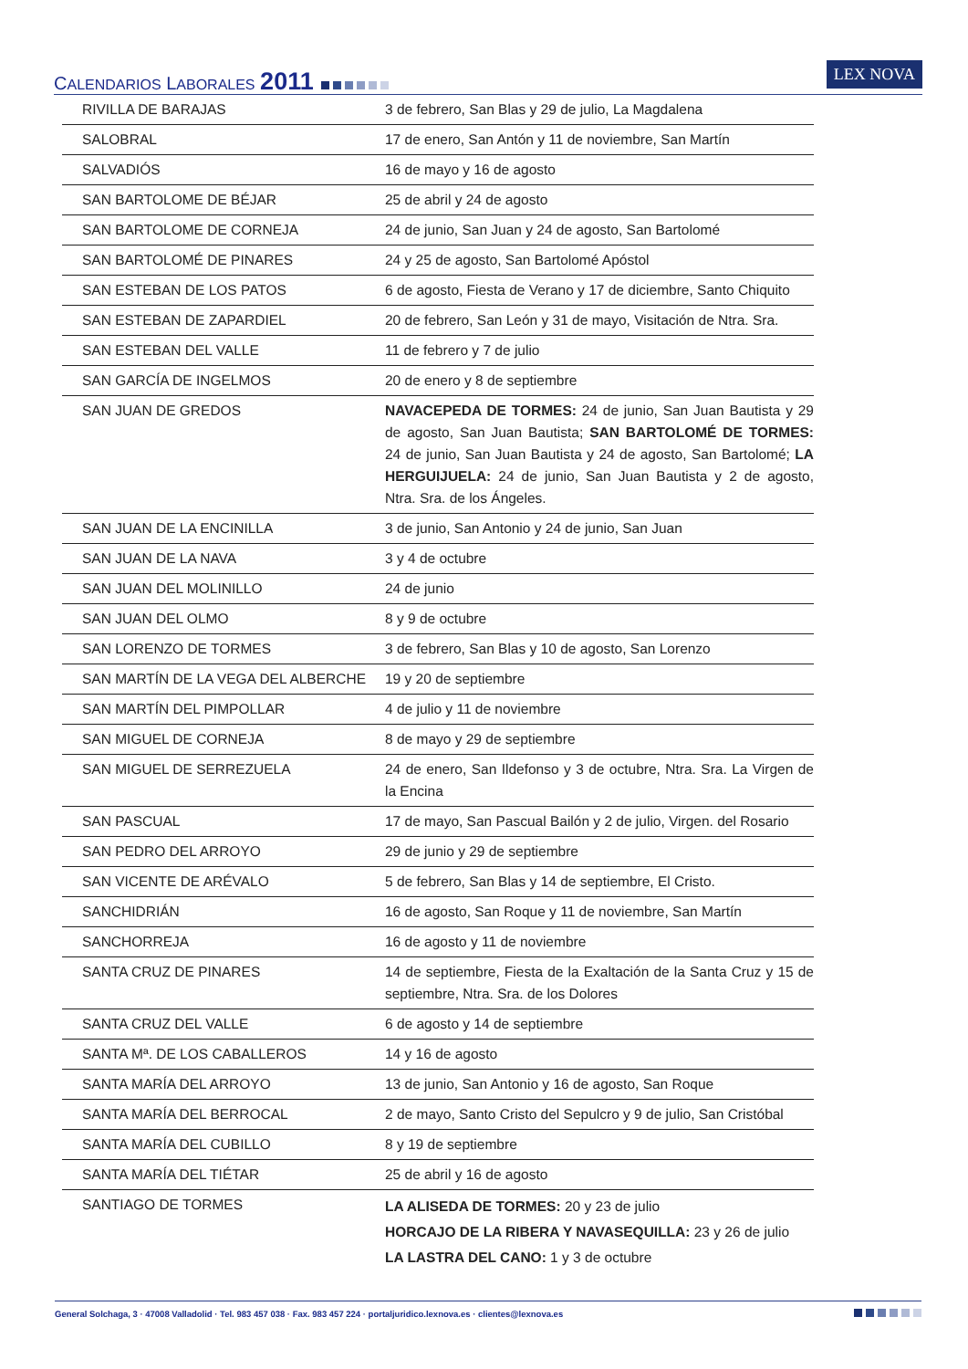CALENDARIOS LABORALES 2011
LEX NOVA
| RIVILLA DE BARAJAS | 3 de febrero, San Blas y 29 de julio, La Magdalena |
| SALOBRAL | 17 de enero, San Antón y 11 de noviembre, San Martín |
| SALVADIÓS | 16 de mayo y 16 de agosto |
| SAN BARTOLOME DE BÉJAR | 25 de abril y 24 de agosto |
| SAN BARTOLOME DE CORNEJA | 24 de junio, San Juan y 24 de agosto, San Bartolomé |
| SAN BARTOLOMÉ DE PINARES | 24 y 25 de agosto, San Bartolomé Apóstol |
| SAN ESTEBAN DE LOS PATOS | 6 de agosto, Fiesta de Verano y 17 de diciembre, Santo Chiquito |
| SAN ESTEBAN DE ZAPARDIEL | 20 de febrero, San León y 31 de mayo, Visitación de Ntra. Sra. |
| SAN ESTEBAN DEL VALLE | 11 de febrero y 7 de julio |
| SAN GARCÍA DE INGELMOS | 20 de enero y 8 de septiembre |
| SAN JUAN DE GREDOS | NAVACEPEDA DE TORMES: 24 de junio, San Juan Bautista y 29 de agosto, San Juan Bautista; SAN BARTOLOMÉ DE TORMES: 24 de junio, San Juan Bautista y 24 de agosto, San Bartolomé; LA HERGUIJUELA: 24 de junio, San Juan Bautista y 2 de agosto, Ntra. Sra. de los Ángeles. |
| SAN JUAN DE LA ENCINILLA | 3 de junio, San Antonio y 24 de junio, San Juan |
| SAN JUAN DE LA NAVA | 3 y 4 de octubre |
| SAN JUAN DEL MOLINILLO | 24 de junio |
| SAN JUAN DEL OLMO | 8 y 9 de octubre |
| SAN LORENZO DE TORMES | 3 de febrero, San Blas y 10 de agosto, San Lorenzo |
| SAN MARTÍN DE LA VEGA DEL ALBERCHE | 19 y 20 de septiembre |
| SAN MARTÍN DEL PIMPOLLAR | 4 de julio y 11 de noviembre |
| SAN MIGUEL DE CORNEJA | 8 de mayo y 29 de septiembre |
| SAN MIGUEL DE SERREZUELA | 24 de enero, San Ildefonso y 3 de octubre, Ntra. Sra. La Virgen de la Encina |
| SAN PASCUAL | 17 de mayo, San Pascual Bailón y 2 de julio, Virgen. del Rosario |
| SAN PEDRO DEL ARROYO | 29 de junio y 29 de septiembre |
| SAN VICENTE DE ARÉVALO | 5 de febrero, San Blas y 14 de septiembre, El Cristo. |
| SANCHIDRIÁN | 16 de agosto, San Roque y 11 de noviembre, San Martín |
| SANCHORREJA | 16 de agosto y 11 de noviembre |
| SANTA CRUZ DE PINARES | 14 de septiembre, Fiesta de la Exaltación de la Santa Cruz y 15 de septiembre, Ntra. Sra. de los Dolores |
| SANTA CRUZ DEL VALLE | 6 de agosto y 14 de septiembre |
| SANTA Mª. DE LOS CABALLEROS | 14 y 16 de agosto |
| SANTA MARÍA DEL ARROYO | 13 de junio, San Antonio y 16 de agosto, San Roque |
| SANTA MARÍA DEL BERROCAL | 2 de mayo, Santo Cristo del Sepulcro y 9 de julio, San Cristóbal |
| SANTA MARÍA DEL CUBILLO | 8 y 19 de septiembre |
| SANTA MARÍA DEL TIÉTAR | 25 de abril y 16 de agosto |
| SANTIAGO DE TORMES | LA ALISEDA DE TORMES: 20 y 23 de julio HORCAJO DE LA RIBERA Y NAVASEQUILLA: 23 y 26 de julio LA LASTRA DEL CANO: 1 y 3 de octubre |
General Solchaga, 3 · 47008 Valladolid · Tel. 983 457 038 · Fax. 983 457 224 · portaljuridico.lexnova.es · clientes@lexnova.es